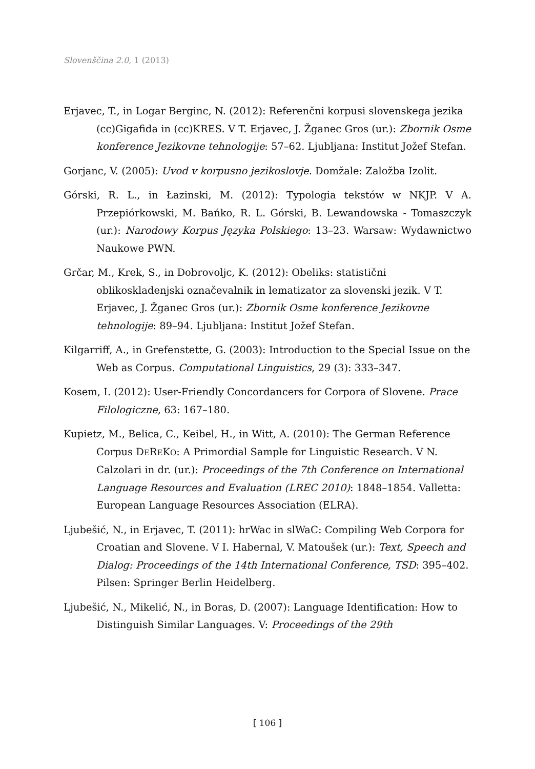Slovenščina 2.0, 1 (2013)
Erjavec, T., in Logar Berginc, N. (2012): Referenčni korpusi slovenskega jezika (cc)Gigafida in (cc)KRES. V T. Erjavec, J. Žganec Gros (ur.): Zbornik Osme konference Jezikovne tehnologije: 57–62. Ljubljana: Institut Jožef Stefan.
Gorjanc, V. (2005): Uvod v korpusno jezikoslovje. Domžale: Založba Izolit.
Górski, R. L., in Łazinski, M. (2012): Typologia tekstów w NKJP. V A. Przepiórkowski, M. Bańko, R. L. Górski, B. Lewandowska - Tomaszczyk (ur.): Narodowy Korpus Języka Polskiego: 13–23. Warsaw: Wydawnictwo Naukowe PWN.
Grčar, M., Krek, S., in Dobrovoljc, K. (2012): Obeliks: statistični oblikoskladenjski označevalnik in lematizator za slovenski jezik. V T. Erjavec, J. Žganec Gros (ur.): Zbornik Osme konference Jezikovne tehnologije: 89–94. Ljubljana: Institut Jožef Stefan.
Kilgarriff, A., in Grefenstette, G. (2003): Introduction to the Special Issue on the Web as Corpus. Computational Linguistics, 29 (3): 333–347.
Kosem, I. (2012): User-Friendly Concordancers for Corpora of Slovene. Prace Filologiczne, 63: 167–180.
Kupietz, M., Belica, C., Keibel, H., in Witt, A. (2010): The German Reference Corpus DEREKO: A Primordial Sample for Linguistic Research. V N. Calzolari in dr. (ur.): Proceedings of the 7th Conference on International Language Resources and Evaluation (LREC 2010): 1848–1854. Valletta: European Language Resources Association (ELRA).
Ljubešić, N., in Erjavec, T. (2011): hrWac in slWaC: Compiling Web Corpora for Croatian and Slovene. V I. Habernal, V. Matoušek (ur.): Text, Speech and Dialog: Proceedings of the 14th International Conference, TSD: 395–402. Pilsen: Springer Berlin Heidelberg.
Ljubešić, N., Mikelić, N., in Boras, D. (2007): Language Identification: How to Distinguish Similar Languages. V: Proceedings of the 29th
[ 106 ]